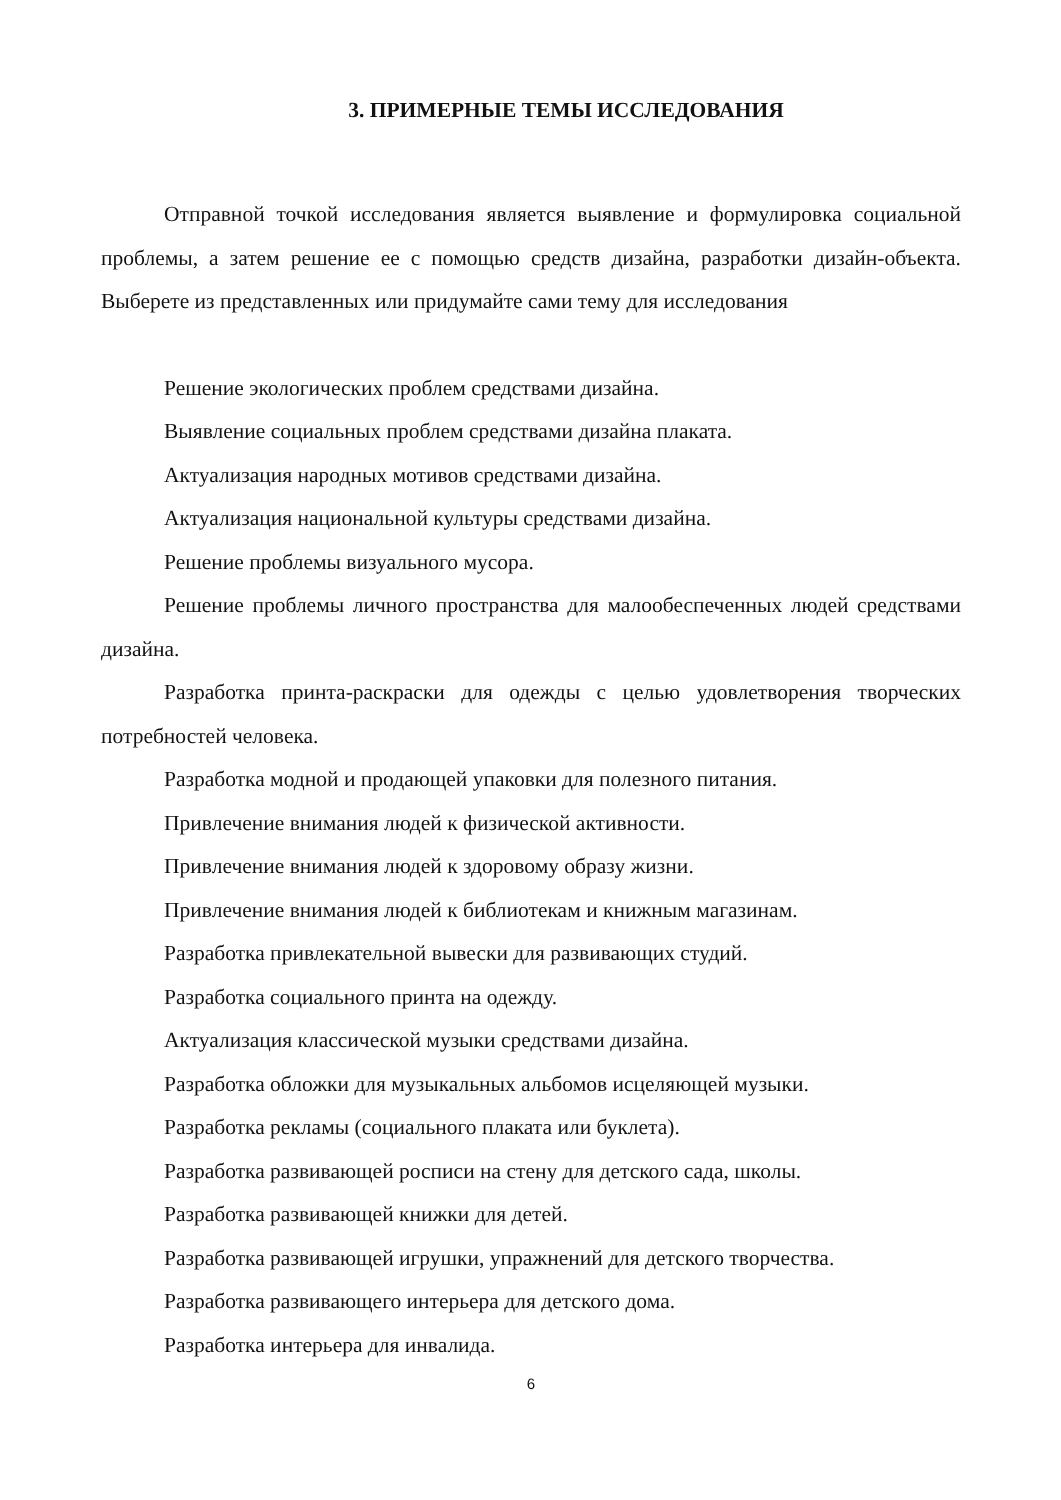3. ПРИМЕРНЫЕ ТЕМЫ ИССЛЕДОВАНИЯ
Отправной точкой исследования является выявление и формулировка социальной проблемы, а затем решение ее с помощью средств дизайна, разработки дизайн-объекта. Выберете из представленных или придумайте сами тему для исследования
Решение экологических проблем средствами дизайна.
Выявление социальных проблем средствами дизайна плаката.
Актуализация народных мотивов средствами дизайна.
Актуализация национальной культуры средствами дизайна.
Решение проблемы визуального мусора.
Решение проблемы личного пространства для малообеспеченных людей средствами дизайна.
Разработка принта-раскраски для одежды с целью удовлетворения творческих потребностей человека.
Разработка модной и продающей упаковки для полезного питания.
Привлечение внимания людей к физической активности.
Привлечение внимания людей к здоровому образу жизни.
Привлечение внимания людей к библиотекам и книжным магазинам.
Разработка привлекательной вывески для развивающих студий.
Разработка социального принта на одежду.
Актуализация классической музыки средствами дизайна.
Разработка обложки для музыкальных альбомов исцеляющей музыки.
Разработка рекламы (социального плаката или буклета).
Разработка развивающей росписи на стену для детского сада, школы.
Разработка развивающей книжки для детей.
Разработка развивающей игрушки, упражнений для детского творчества.
Разработка развивающего интерьера для детского дома.
Разработка интерьера для инвалида.
6